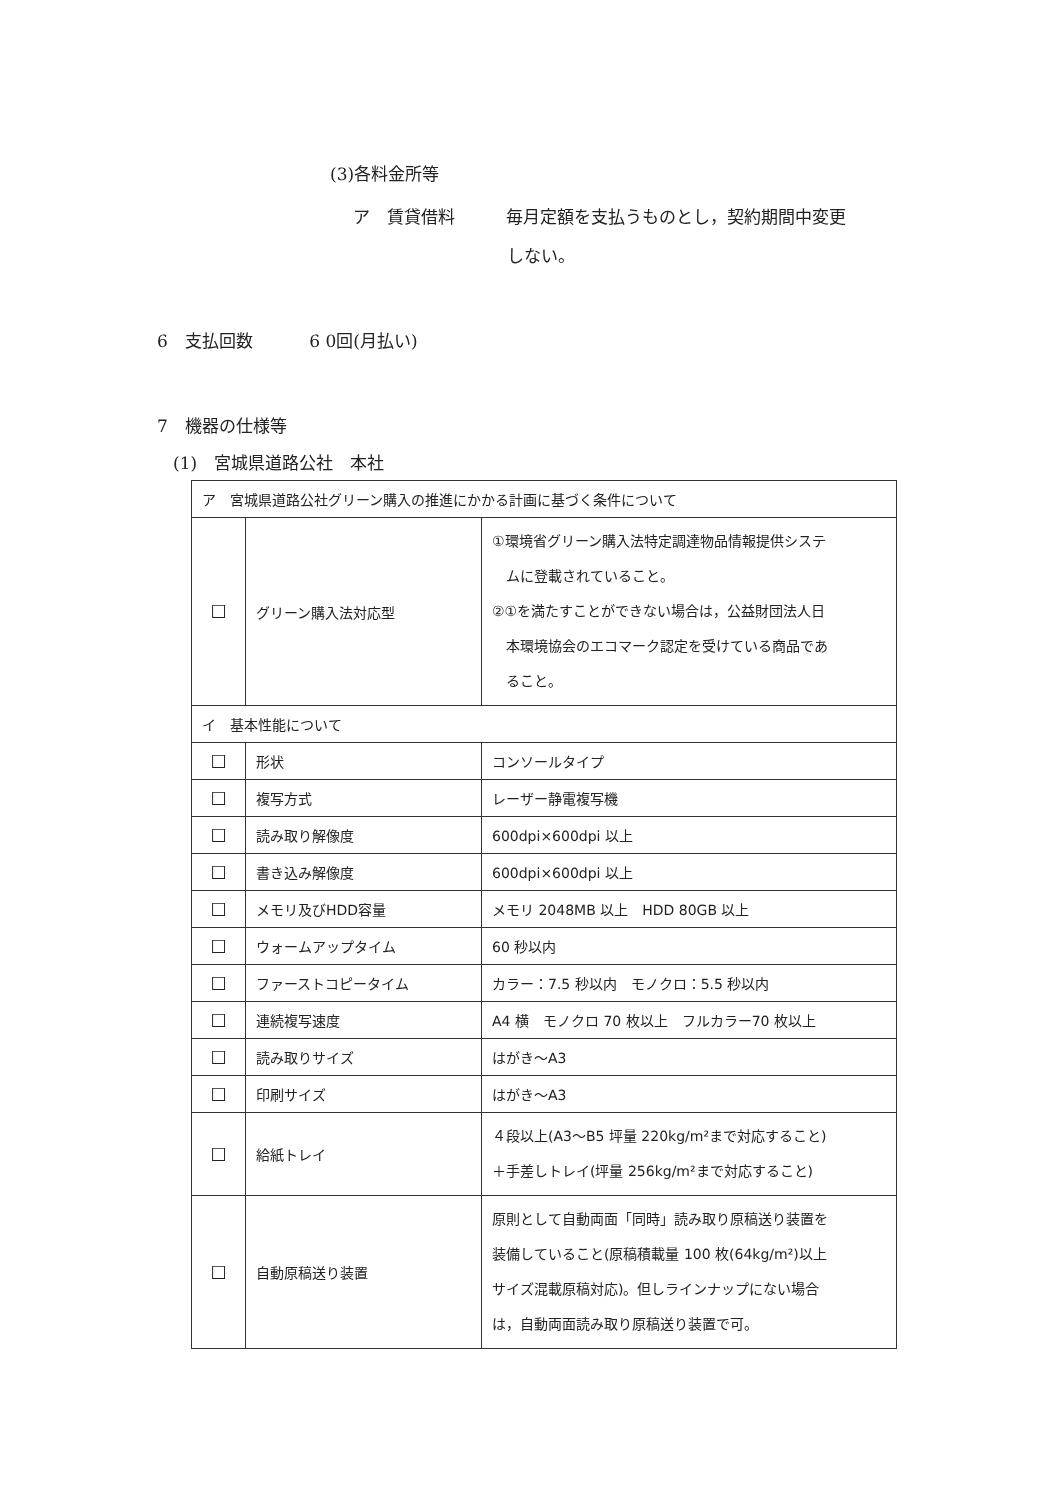(3)各料金所等
ア　賃貸借料　　　毎月定額を支払うものとし，契約期間中変更
しない。
6　支払回数　　　 6 0回(月払い)
7　機器の仕様等
(1)　宮城県道路公社　本社
| ア 宮城県道路公社グリーン購入の推進にかかる計画に基づく条件について | | |
| ☐ | グリーン購入法対応型 | ①環境省グリーン購入法特定調達物品情報提供システ ムに登載されていること。 ②①を満たすことができない場合は，公益財団法人日 本環境協会のエコマーク認定を受けている商品であ ること。 |
| イ 基本性能について | | |
| ☐ | 形状 | コンソールタイプ |
| ☐ | 複写方式 | レーザー静電複写機 |
| ☐ | 読み取り解像度 | 600dpi×600dpi 以上 |
| ☐ | 書き込み解像度 | 600dpi×600dpi 以上 |
| ☐ | メモリ及びHDD容量 | メモリ 2048MB 以上 HDD 80GB 以上 |
| ☐ | ウォームアップタイム | 60 秒以内 |
| ☐ | ファーストコピータイム | カラー：7.5 秒以内 モノクロ：5.5 秒以内 |
| ☐ | 連続複写速度 | A4 横 モノクロ 70 枚以上 フルカラー70 枚以上 |
| ☐ | 読み取りサイズ | はがき～A3 |
| ☐ | 印刷サイズ | はがき～A3 |
| ☐ | 給紙トレイ | ４段以上(A3～B5 坪量 220kg/m²まで対応すること) ＋手差しトレイ(坪量 256kg/m²まで対応すること) |
| ☐ | 自動原稿送り装置 | 原則として自動両面「同時」読み取り原稿送り装置を 装備していること(原稿積載量 100 枚(64kg/m²)以上 サイズ混載原稿対応)。但しラインナップにない場合 は，自動両面読み取り原稿送り装置で可。 |